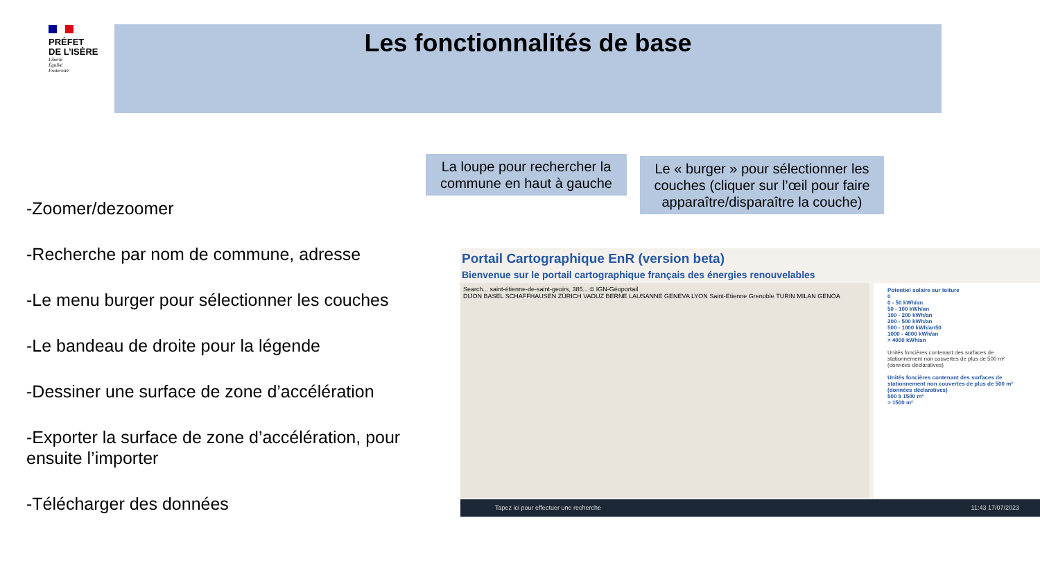PRÉFET
DE L’ISÈRE
Liberté
Égalité
Fraternité
Les fonctionnalités de base
La loupe pour rechercher la commune en haut à gauche
Le « burger » pour sélectionner les couches (cliquer sur l’œil pour faire apparaître/disparaître la couche)
-Zoomer/dezoomer
-Recherche par nom de commune, adresse
-Le menu burger pour sélectionner les couches
-Le bandeau de droite pour la légende
-Dessiner une surface de zone d’accélération
-Exporter la surface de zone d’accélération, pour ensuite l’importer
-Télécharger des données
Portail Cartographique EnR (version beta)
Bienvenue sur le portail cartographique français des énergies renouvelables
Search... saint-étienne-de-saint-geoirs, 385... © IGN-Géoportail
DIJON BASEL SCHAFFHAUSEN ZÜRICH VADUZ BERNE LAUSANNE GENEVA LYON Saint-Etienne Grenoble TURIN MILAN GENOA
Potentiel solaire sur toiture
0
0 - 50 kWh/an
50 - 100 kWh/an
100 - 200 kWh/an
200 - 500 kWh/an
500 - 1000 kWh/an50
1000 - 4000 kWh/an
> 4000 kWh/an
Unités foncières contenant des surfaces de stationnement non couvertes de plus de 500 m² (données déclaratives)
Unités foncières contenant des surfaces de stationnement non couvertes de plus de 500 m² (données déclaratives)
500 à 1500 m²
> 1500 m²
Tapez ici pour effectuer une recherche 11:43 17/07/2023